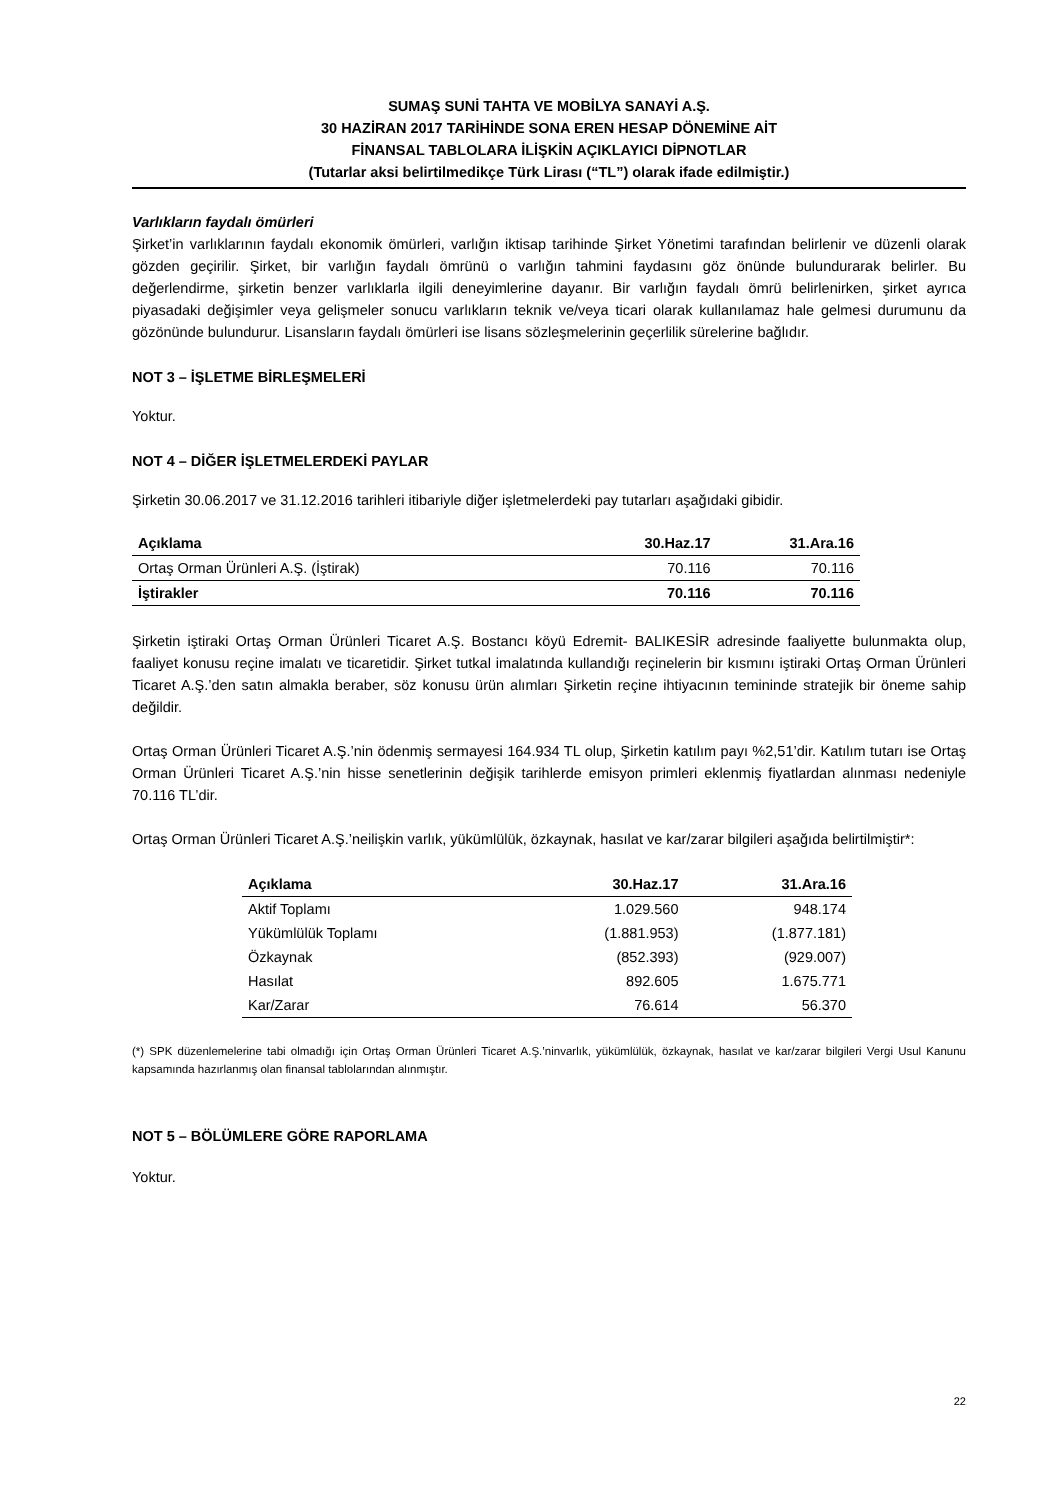SUMAŞ SUNİ TAHTA VE MOBİLYA SANAYİ A.Ş.
30 HAZİRAN 2017 TARİHİNDE SONA EREN HESAP DÖNEMİNE AİT
FİNANSAL TABLOLARA İLİŞKİN AÇIKLAYICI DİPNOTLAR
(Tutarlar aksi belirtilmedikçe Türk Lirası (“TL”) olarak ifade edilmiştir.)
Varlıkların faydalı ömürleri
Şirket’in varlıklarının faydalı ekonomik ömürleri, varlığın iktisap tarihinde Şirket Yönetimi tarafından belirlenir ve düzenli olarak gözden geçirilir. Şirket, bir varlığın faydalı ömrünü o varlığın tahmini faydasını göz önünde bulundurarak belirler. Bu değerlendirme, şirketin benzer varlıklarla ilgili deneyimlerine dayanır. Bir varlığın faydalı ömrü belirlenirken, şirket ayrıca piyasadaki değişimler veya gelişmeler sonucu varlıkların teknik ve/veya ticari olarak kullanılamaz hale gelmesi durumunu da gözönünde bulundurur. Lisansların faydalı ömürleri ise lisans sözleşmelerinin geçerlilik sürelerine bağlıdır.
NOT 3 – İŞLETME BİRLEŞMELERİ
Yoktur.
NOT 4 – DİĞER İŞLETMELERDEKİ PAYLAR
Şirketin 30.06.2017 ve 31.12.2016 tarihleri itibariyle diğer işletmelerdeki pay tutarları aşağıdaki gibidir.
| Açıklama | 30.Haz.17 | 31.Ara.16 |
| --- | --- | --- |
| Ortaş Orman Ürünleri A.Ş. (İştirak) | 70.116 | 70.116 |
| İştirakler | 70.116 | 70.116 |
Şirketin iştiraki Ortaş Orman Ürünleri Ticaret A.Ş. Bostancı köyü Edremit- BALIKESİR adresinde faaliyette bulunmakta olup, faaliyet konusu reçine imalatı ve ticaretidir. Şirket tutkal imalatında kullandığı reçinelerin bir kısmını iştiraki Ortaş Orman Ürünleri Ticaret A.Ş.’den satın almakla beraber, söz konusu ürün alımları Şirketin reçine ihtiyacının temininde stratejik bir öneme sahip değildir.
Ortaş Orman Ürünleri Ticaret A.Ş.’nin ödenmiş sermayesi 164.934 TL olup, Şirketin katılım payı %2,51’dir. Katılım tutarı ise Ortaş Orman Ürünleri Ticaret A.Ş.’nin hisse senetlerinin değişik tarihlerde emisyon primleri eklenmiş fiyatlardan alınması nedeniyle 70.116 TL’dir.
Ortaş Orman Ürünleri Ticaret A.Ş.’neilişkin varlık, yükümlülük, özkaynak, hasılat ve kar/zarar bilgileri aşağıda belirtilmiştir*:
| Açıklama | 30.Haz.17 | 31.Ara.16 |
| --- | --- | --- |
| Aktif Toplamı | 1.029.560 | 948.174 |
| Yükümlülük Toplamı | (1.881.953) | (1.877.181) |
| Özkaynak | (852.393) | (929.007) |
| Hasılat | 892.605 | 1.675.771 |
| Kar/Zarar | 76.614 | 56.370 |
(*) SPK düzenlemelerine tabi olmadığı için Ortaş Orman Ürünleri Ticaret A.Ş.’ninvarlık, yükümlülük, özkaynak, hasılat ve kar/zarar bilgileri Vergi Usul Kanunu kapsamında hazırlanmış olan finansal tablolarından alınmıştır.
NOT 5 – BÖLÜMLERE GÖRE RAPORLAMA
Yoktur.
22